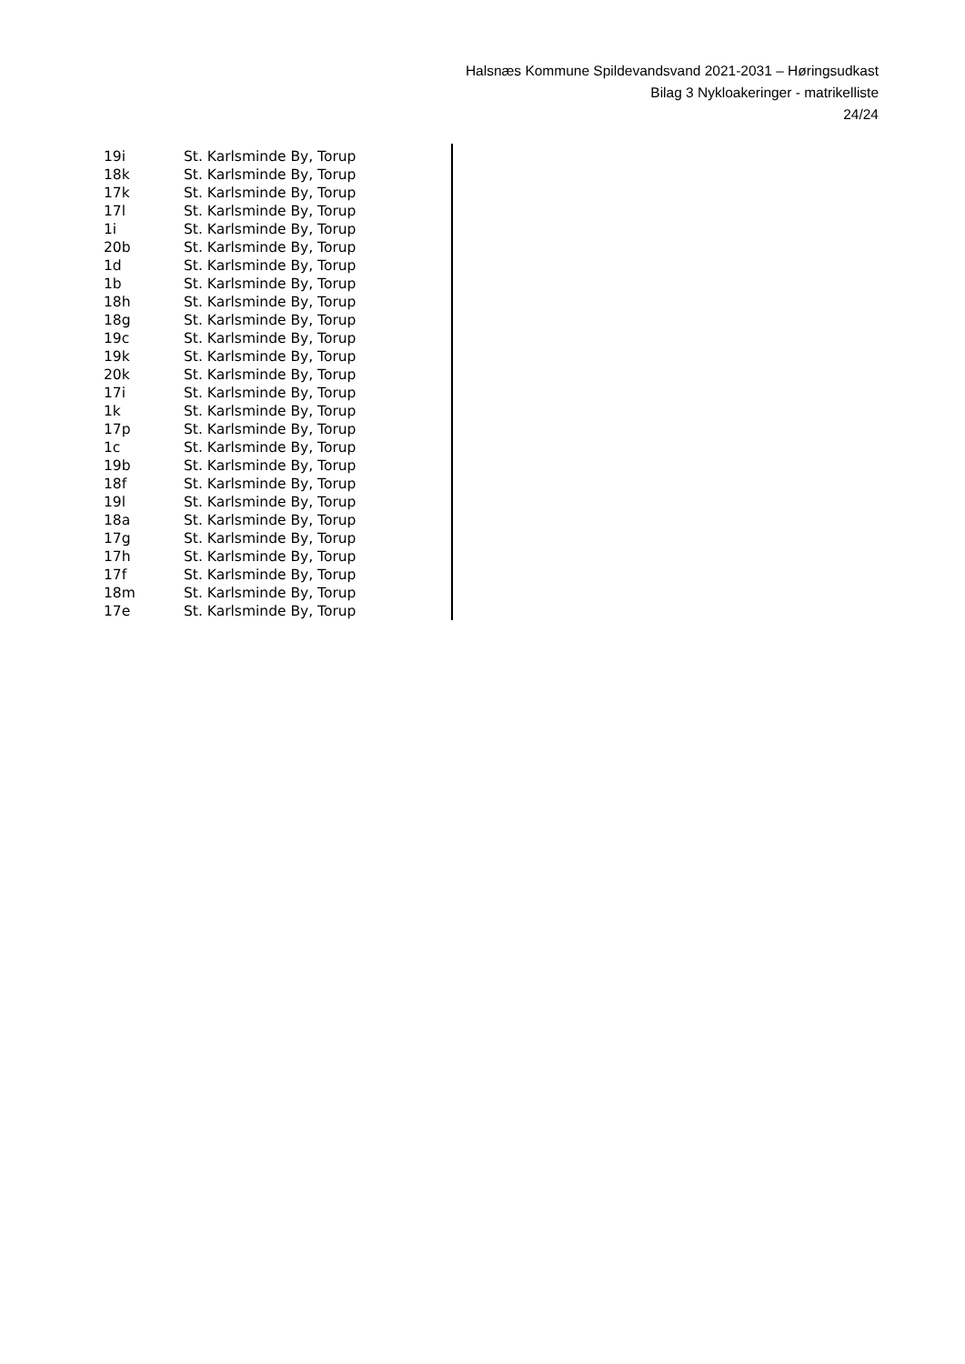Halsnæs Kommune Spildevandsvand 2021-2031 – Høringsudkast
Bilag 3 Nykloakeringer - matrikelliste
24/24
| 19i | St. Karlsminde By, Torup |
| 18k | St. Karlsminde By, Torup |
| 17k | St. Karlsminde By, Torup |
| 17l | St. Karlsminde By, Torup |
| 1i | St. Karlsminde By, Torup |
| 20b | St. Karlsminde By, Torup |
| 1d | St. Karlsminde By, Torup |
| 1b | St. Karlsminde By, Torup |
| 18h | St. Karlsminde By, Torup |
| 18g | St. Karlsminde By, Torup |
| 19c | St. Karlsminde By, Torup |
| 19k | St. Karlsminde By, Torup |
| 20k | St. Karlsminde By, Torup |
| 17i | St. Karlsminde By, Torup |
| 1k | St. Karlsminde By, Torup |
| 17p | St. Karlsminde By, Torup |
| 1c | St. Karlsminde By, Torup |
| 19b | St. Karlsminde By, Torup |
| 18f | St. Karlsminde By, Torup |
| 19l | St. Karlsminde By, Torup |
| 18a | St. Karlsminde By, Torup |
| 17g | St. Karlsminde By, Torup |
| 17h | St. Karlsminde By, Torup |
| 17f | St. Karlsminde By, Torup |
| 18m | St. Karlsminde By, Torup |
| 17e | St. Karlsminde By, Torup |